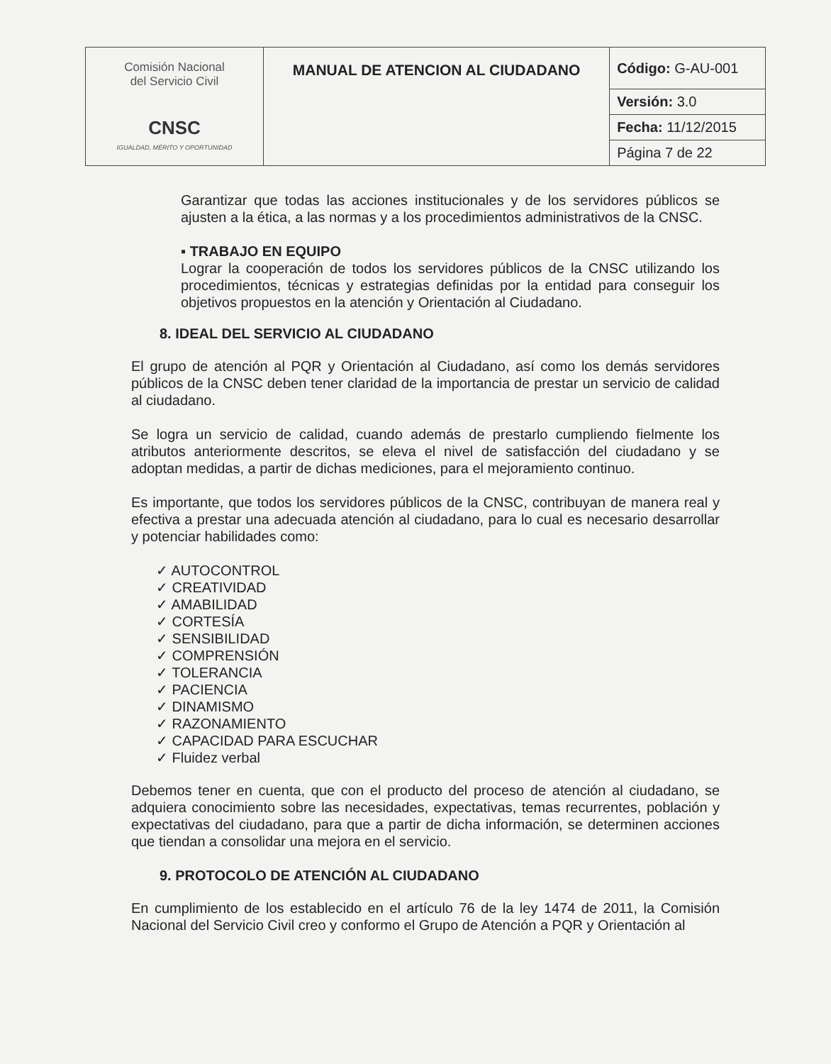| Comisión Nacional del Servicio Civil CNSC IGUALDAD, MÉRITO Y OPORTUNIDAD | MANUAL DE ATENCION AL CIUDADANO | Código: G-AU-001 |
| | | Versión: 3.0 |
| | | Fecha: 11/12/2015 |
| | | Página 7 de 22 |
Garantizar que todas las acciones institucionales y de los servidores públicos se ajusten a la ética, a las normas y a los procedimientos administrativos de la CNSC.
▪ TRABAJO EN EQUIPO
Lograr la cooperación de todos los servidores públicos de la CNSC utilizando los procedimientos, técnicas y estrategias definidas por la entidad para conseguir los objetivos propuestos en la atención y Orientación al Ciudadano.
8. IDEAL DEL SERVICIO AL CIUDADANO
El grupo de atención al PQR y Orientación al Ciudadano, así como los demás servidores públicos de la CNSC deben tener claridad de la importancia de prestar un servicio de calidad al ciudadano.
Se logra un servicio de calidad, cuando además de prestarlo cumpliendo fielmente los atributos anteriormente descritos, se eleva el nivel de satisfacción del ciudadano y se adoptan medidas, a partir de dichas mediciones, para el mejoramiento continuo.
Es importante, que todos los servidores públicos de la CNSC, contribuyan de manera real y efectiva a prestar una adecuada atención al ciudadano, para lo cual es necesario desarrollar y potenciar habilidades como:
✓ AUTOCONTROL
✓ CREATIVIDAD
✓ AMABILIDAD
✓ CORTESÍA
✓ SENSIBILIDAD
✓ COMPRENSIÓN
✓ TOLERANCIA
✓ PACIENCIA
✓ DINAMISMO
✓ RAZONAMIENTO
✓ CAPACIDAD PARA ESCUCHAR
✓ Fluidez verbal
Debemos tener en cuenta, que con el producto del proceso de atención al ciudadano, se adquiera conocimiento sobre las necesidades, expectativas, temas recurrentes, población y expectativas del ciudadano, para que a partir de dicha información, se determinen acciones que tiendan a consolidar una mejora en el servicio.
9. PROTOCOLO DE ATENCIÓN AL CIUDADANO
En cumplimiento de los establecido en el artículo 76 de la ley 1474 de 2011, la Comisión Nacional del Servicio Civil creo y conformo el Grupo de Atención a PQR y Orientación al